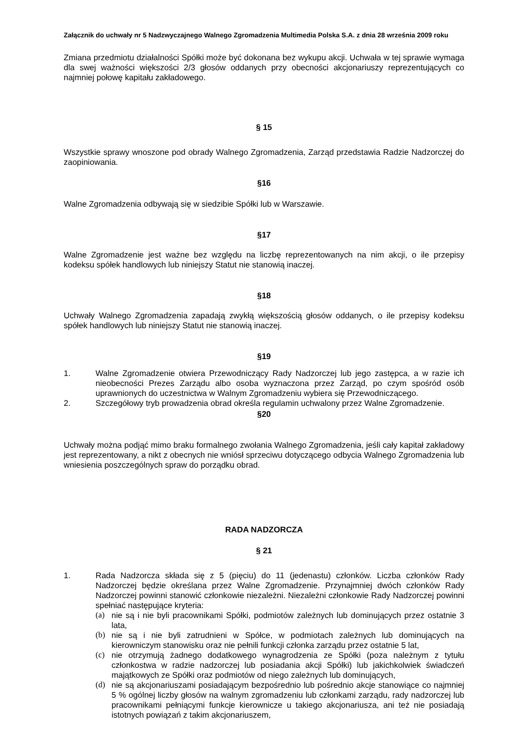Załącznik do uchwały nr 5 Nadzwyczajnego Walnego Zgromadzenia Multimedia Polska S.A. z dnia 28 września 2009 roku
Zmiana przedmiotu działalności Spółki może być dokonana bez wykupu akcji. Uchwała w tej sprawie wymaga dla swej ważności większości 2/3 głosów oddanych przy obecności akcjonariuszy reprezentujących co najmniej połowę kapitału zakładowego.
§ 15
Wszystkie sprawy wnoszone pod obrady Walnego Zgromadzenia, Zarząd przedstawia Radzie Nadzorczej do zaopiniowania.
§16
Walne Zgromadzenia odbywają się w siedzibie Spółki lub w Warszawie.
§17
Walne Zgromadzenie jest ważne bez względu na liczbę reprezentowanych na nim akcji, o ile przepisy kodeksu spółek handlowych lub niniejszy Statut nie stanowią inaczej.
§18
Uchwały Walnego Zgromadzenia zapadają zwykłą większością głosów oddanych, o ile przepisy kodeksu spółek handlowych lub niniejszy Statut nie stanowią inaczej.
§19
1. Walne Zgromadzenie otwiera Przewodniczący Rady Nadzorczej lub jego zastępca, a w razie ich nieobecności Prezes Zarządu albo osoba wyznaczona przez Zarząd, po czym spośród osób uprawnionych do uczestnictwa w Walnym Zgromadzeniu wybiera się Przewodniczącego.
2. Szczegółowy tryb prowadzenia obrad określa regulamin uchwalony przez Walne Zgromadzenie.
§20
Uchwały można podjąć mimo braku formalnego zwołania Walnego Zgromadzenia, jeśli cały kapitał zakładowy jest reprezentowany, a nikt z obecnych nie wniósł sprzeciwu dotyczącego odbycia Walnego Zgromadzenia lub wniesienia poszczególnych spraw do porządku obrad.
RADA NADZORCZA
§ 21
1. Rada Nadzorcza składa się z 5 (pięciu) do 11 (jedenastu) członków. Liczba członków Rady Nadzorczej będzie określana przez Walne Zgromadzenie. Przynajmniej dwóch członków Rady Nadzorczej powinni stanowić członkowie niezależni. Niezależni członkowie Rady Nadzorczej powinni spełniać następujące kryteria:
(a) nie są i nie byli pracownikami Spółki, podmiotów zależnych lub dominujących przez ostatnie 3 lata,
(b) nie są i nie byli zatrudnieni w Spółce, w podmiotach zależnych lub dominujących na kierowniczym stanowisku oraz nie pełnili funkcji członka zarządu przez ostatnie 5 lat,
(c) nie otrzymują żadnego dodatkowego wynagrodzenia ze Spółki (poza należnym z tytułu członkostwa w radzie nadzorczej lub posiadania akcji Spółki) lub jakichkolwiek świadczeń majątkowych ze Spółki oraz podmiotów od niego zależnych lub dominujących,
(d) nie są akcjonariuszami posiadającym bezpośrednio lub pośrednio akcje stanowiące co najmniej 5 % ogólnej liczby głosów na walnym zgromadzeniu lub członkami zarządu, rady nadzorczej lub pracownikami pełniącymi funkcje kierownicze u takiego akcjonariusza, ani też nie posiadają istotnych powiązań z takim akcjonariuszem,